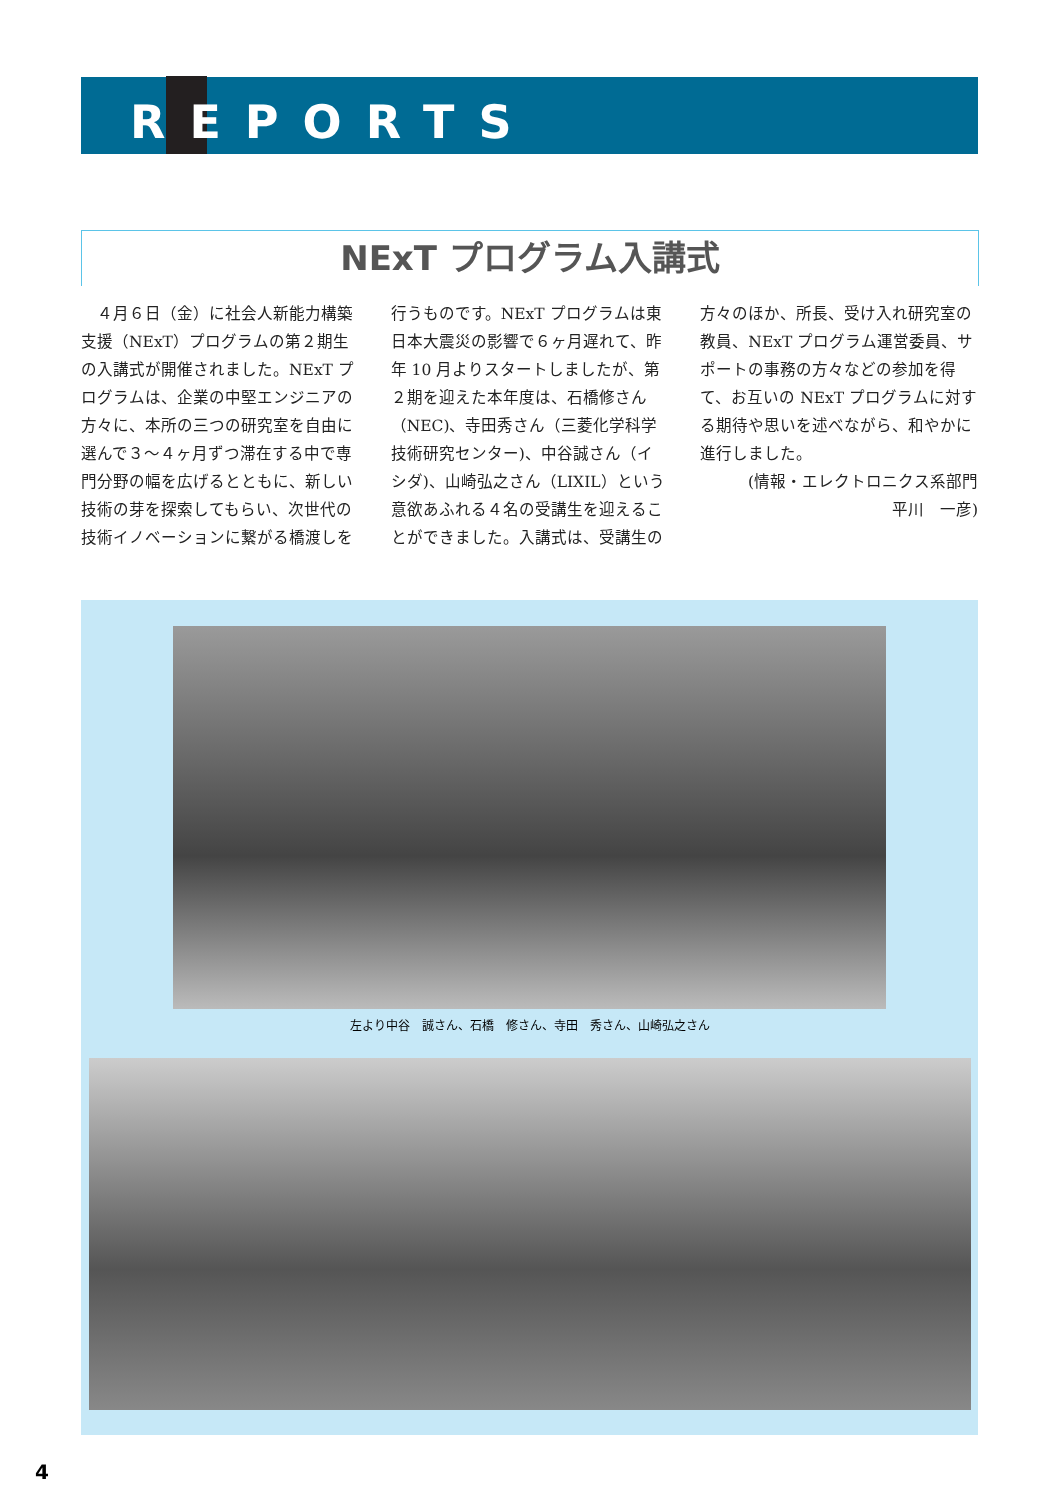REPORTS
NExT プログラム入講式
４月６日（金）に社会人新能力構築支援（NExT）プログラムの第２期生の入講式が開催されました。NExT プログラムは、企業の中堅エンジニアの方々に、本所の三つの研究室を自由に選んで３～４ヶ月ずつ滞在する中で専門分野の幅を広げるとともに、新しい技術の芽を探索してもらい、次世代の技術イノベーションに繋がる橋渡しを行うものです。NExT プログラムは東日本大震災の影響で６ヶ月遅れて、昨年 10 月よりスタートしましたが、第２期を迎えた本年度は、石橋修さん（NEC)、寺田秀さん（三菱化学科学技術研究センター)、中谷誠さん（イシダ)、山崎弘之さん（LIXIL）という意欲あふれる４名の受講生を迎えることができました。入講式は、受講生の方々のほか、所長、受け入れ研究室の教員、NExT プログラム運営委員、サポートの事務の方々などの参加を得て、お互いの NExT プログラムに対する期待や思いを述べながら、和やかに進行しました。
(情報・エレクトロニクス系部門
平川　一彦)
左より中谷　誠さん、石橋　修さん、寺田　秀さん、山崎弘之さん
4